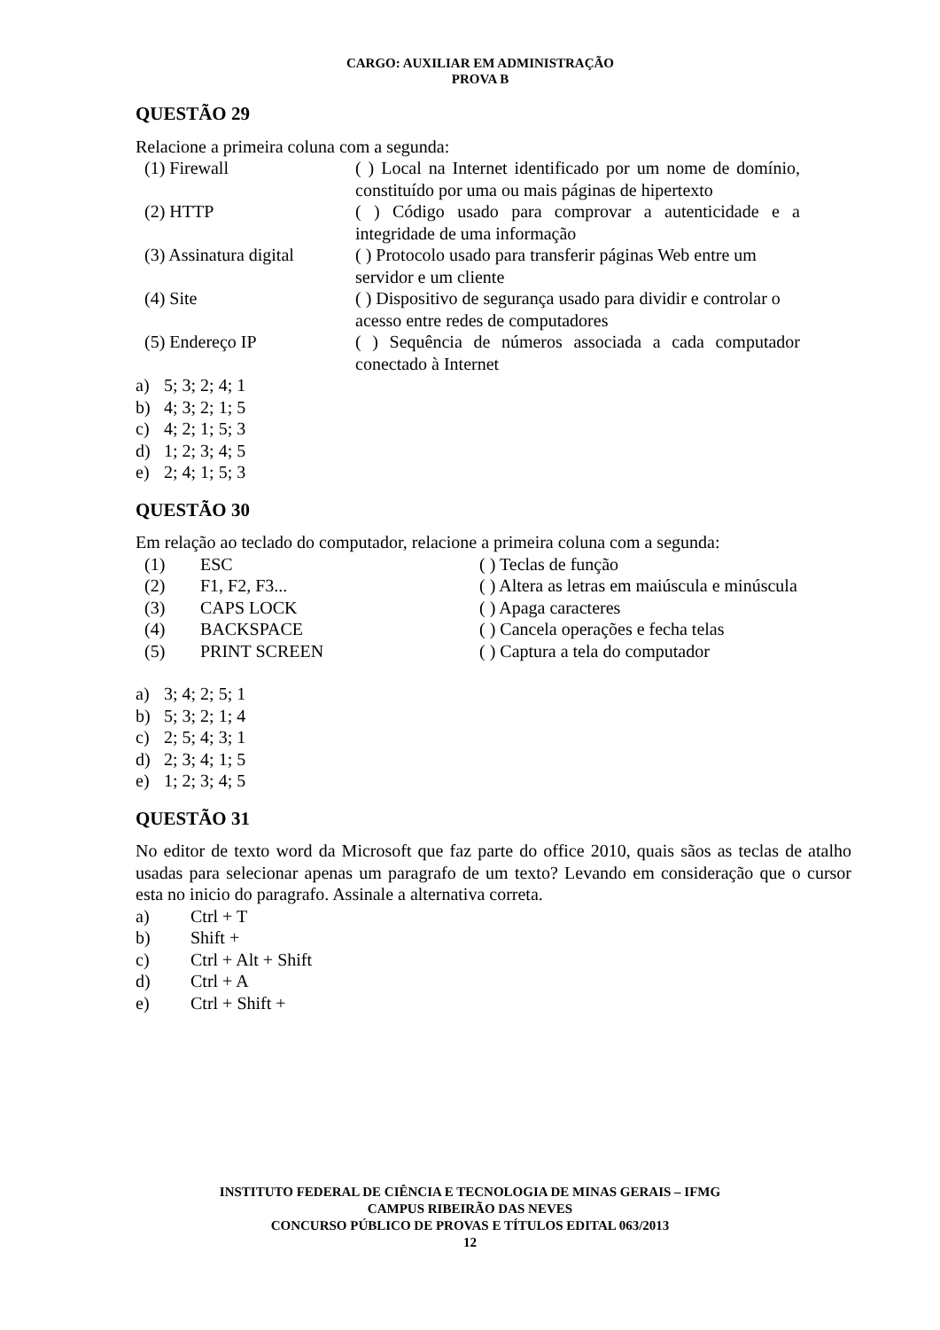CARGO: AUXILIAR EM ADMINISTRAÇÃO
PROVA B
QUESTÃO 29
Relacione a primeira coluna com a segunda:
| | (1) Firewall | ( ) Local na Internet identificado por um nome de domínio, constituído por uma ou mais páginas de hipertexto |
| | (2) HTTP | ( ) Código usado para comprovar a autenticidade e a integridade de uma informação |
| | (3) Assinatura digital | ( ) Protocolo usado para transferir páginas Web entre um servidor e um cliente |
| | (4) Site | ( ) Dispositivo de segurança usado para dividir e controlar o acesso entre redes de computadores |
| | (5) Endereço IP | ( ) Sequência de números associada a cada computador conectado à Internet |
| a) | 5; 3; 2; 4; 1 |
| b) | 4; 3; 2; 1; 5 |
| c) | 4; 2; 1; 5; 3 |
| d) | 1; 2; 3; 4; 5 |
| e) | 2; 4; 1; 5; 3 |
QUESTÃO 30
Em relação ao teclado do computador, relacione a primeira coluna com a segunda:
| | (1) | ESC | ( ) Teclas de função |
| | (2) | F1, F2, F3... | ( ) Altera as letras em maiúscula e minúscula |
| | (3) | CAPS LOCK | ( ) Apaga caracteres |
| | (4) | BACKSPACE | ( ) Cancela operações e fecha telas |
| | (5) | PRINT SCREEN | ( ) Captura a tela do computador |
| a) | 3; 4; 2; 5; 1 |
| b) | 5; 3; 2; 1; 4 |
| c) | 2; 5; 4; 3; 1 |
| d) | 2; 3; 4; 1; 5 |
| e) | 1; 2; 3; 4; 5 |
QUESTÃO 31
No editor de texto word da Microsoft que faz parte do office 2010, quais sãos as teclas de atalho usadas para selecionar apenas um paragrafo de um texto? Levando em consideração que o cursor esta no inicio do paragrafo. Assinale a alternativa correta.
| a) | Ctrl + T |
| b) | Shift + |
| c) | Ctrl + Alt + Shift |
| d) | Ctrl + A |
| e) | Ctrl + Shift + |
INSTITUTO FEDERAL DE CIÊNCIA E TECNOLOGIA DE MINAS GERAIS – IFMG
CAMPUS RIBEIRÃO DAS NEVES
CONCURSO PÚBLICO DE PROVAS E TÍTULOS EDITAL 063/2013
12